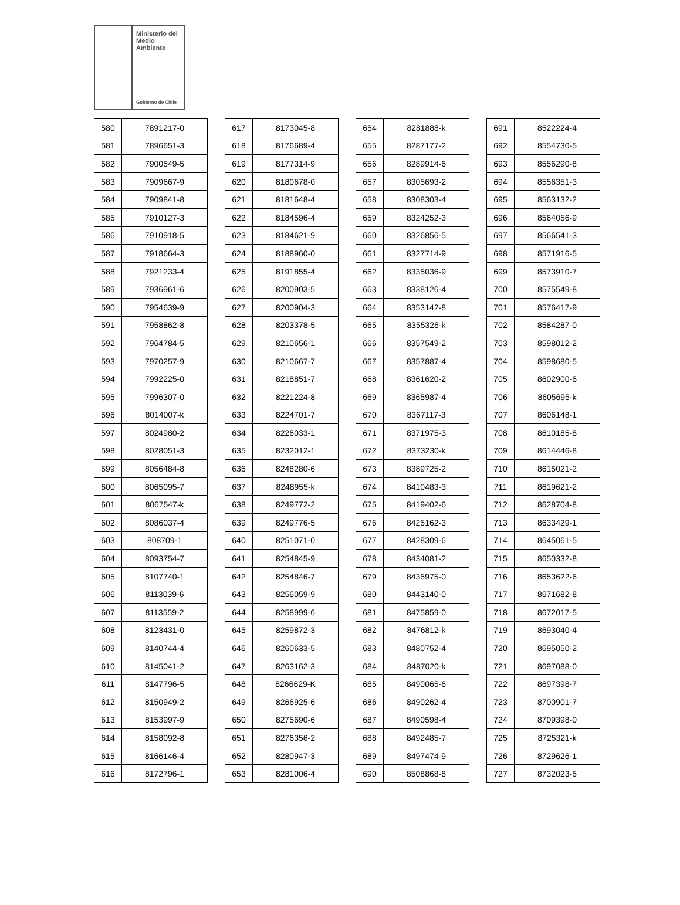Ministerio del
Medio
Ambiente
Gobierno de Chile
| 580 | 7891217-0 |
| 581 | 7896651-3 |
| 582 | 7900549-5 |
| 583 | 7909667-9 |
| 584 | 7909841-8 |
| 585 | 7910127-3 |
| 586 | 7910918-5 |
| 587 | 7918664-3 |
| 588 | 7921233-4 |
| 589 | 7936961-6 |
| 590 | 7954639-9 |
| 591 | 7958862-8 |
| 592 | 7964784-5 |
| 593 | 7970257-9 |
| 594 | 7992225-0 |
| 595 | 7996307-0 |
| 596 | 8014007-k |
| 597 | 8024980-2 |
| 598 | 8028051-3 |
| 599 | 8056484-8 |
| 600 | 8065095-7 |
| 601 | 8067547-k |
| 602 | 8086037-4 |
| 603 | 808709-1 |
| 604 | 8093754-7 |
| 605 | 8107740-1 |
| 606 | 8113039-6 |
| 607 | 8113559-2 |
| 608 | 8123431-0 |
| 609 | 8140744-4 |
| 610 | 8145041-2 |
| 611 | 8147796-5 |
| 612 | 8150949-2 |
| 613 | 8153997-9 |
| 614 | 8158092-8 |
| 615 | 8166146-4 |
| 616 | 8172796-1 |
| 617 | 8173045-8 |
| 618 | 8176689-4 |
| 619 | 8177314-9 |
| 620 | 8180678-0 |
| 621 | 8181648-4 |
| 622 | 8184596-4 |
| 623 | 8184621-9 |
| 624 | 8188960-0 |
| 625 | 8191855-4 |
| 626 | 8200903-5 |
| 627 | 8200904-3 |
| 628 | 8203378-5 |
| 629 | 8210656-1 |
| 630 | 8210667-7 |
| 631 | 8218851-7 |
| 632 | 8221224-8 |
| 633 | 8224701-7 |
| 634 | 8226033-1 |
| 635 | 8232012-1 |
| 636 | 8248280-6 |
| 637 | 8248955-k |
| 638 | 8249772-2 |
| 639 | 8249776-5 |
| 640 | 8251071-0 |
| 641 | 8254845-9 |
| 642 | 8254846-7 |
| 643 | 8256059-9 |
| 644 | 8258999-6 |
| 645 | 8259872-3 |
| 646 | 8260633-5 |
| 647 | 8263162-3 |
| 648 | 8266629-K |
| 649 | 8266925-6 |
| 650 | 8275690-6 |
| 651 | 8276356-2 |
| 652 | 8280947-3 |
| 653 | 8281006-4 |
| 654 | 8281888-k |
| 655 | 8287177-2 |
| 656 | 8289914-6 |
| 657 | 8305693-2 |
| 658 | 8308303-4 |
| 659 | 8324252-3 |
| 660 | 8326856-5 |
| 661 | 8327714-9 |
| 662 | 8335036-9 |
| 663 | 8338126-4 |
| 664 | 8353142-8 |
| 665 | 8355326-k |
| 666 | 8357549-2 |
| 667 | 8357887-4 |
| 668 | 8361620-2 |
| 669 | 8365987-4 |
| 670 | 8367117-3 |
| 671 | 8371975-3 |
| 672 | 8373230-k |
| 673 | 8389725-2 |
| 674 | 8410483-3 |
| 675 | 8419402-6 |
| 676 | 8425162-3 |
| 677 | 8428309-6 |
| 678 | 8434081-2 |
| 679 | 8435975-0 |
| 680 | 8443140-0 |
| 681 | 8475859-0 |
| 682 | 8476812-k |
| 683 | 8480752-4 |
| 684 | 8487020-k |
| 685 | 8490065-6 |
| 686 | 8490262-4 |
| 687 | 8490598-4 |
| 688 | 8492485-7 |
| 689 | 8497474-9 |
| 690 | 8508868-8 |
| 691 | 8522224-4 |
| 692 | 8554730-5 |
| 693 | 8556290-8 |
| 694 | 8556351-3 |
| 695 | 8563132-2 |
| 696 | 8564056-9 |
| 697 | 8566541-3 |
| 698 | 8571916-5 |
| 699 | 8573910-7 |
| 700 | 8575549-8 |
| 701 | 8576417-9 |
| 702 | 8584287-0 |
| 703 | 8598012-2 |
| 704 | 8598680-5 |
| 705 | 8602900-6 |
| 706 | 8605695-k |
| 707 | 8606148-1 |
| 708 | 8610185-8 |
| 709 | 8614446-8 |
| 710 | 8615021-2 |
| 711 | 8619621-2 |
| 712 | 8628704-8 |
| 713 | 8633429-1 |
| 714 | 8645061-5 |
| 715 | 8650332-8 |
| 716 | 8653622-6 |
| 717 | 8671682-8 |
| 718 | 8672017-5 |
| 719 | 8693040-4 |
| 720 | 8695050-2 |
| 721 | 8697088-0 |
| 722 | 8697398-7 |
| 723 | 8700901-7 |
| 724 | 8709398-0 |
| 725 | 8725321-k |
| 726 | 8729626-1 |
| 727 | 8732023-5 |